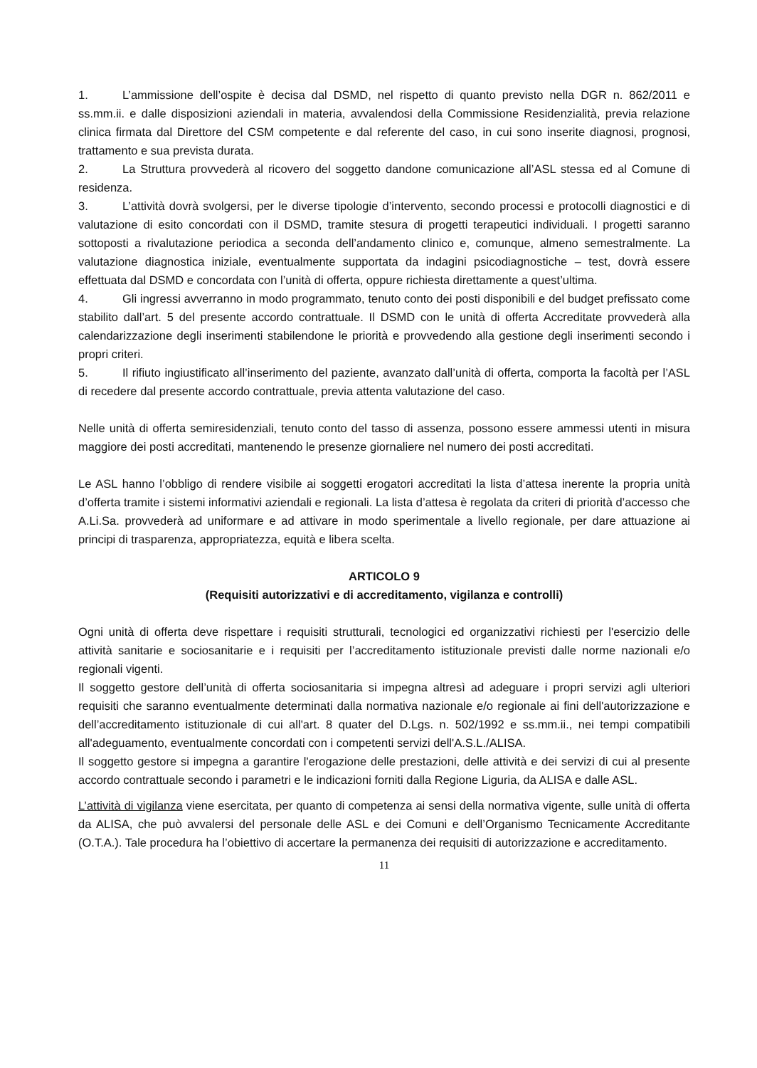1. L’ammissione dell’ospite è decisa dal DSMD, nel rispetto di quanto previsto nella DGR n. 862/2011 e ss.mm.ii. e dalle disposizioni aziendali in materia, avvalendosi della Commissione Residenzialità, previa relazione clinica firmata dal Direttore del CSM competente e dal referente del caso, in cui sono inserite diagnosi, prognosi, trattamento e sua prevista durata.
2. La Struttura provvederà al ricovero del soggetto dandone comunicazione all’ASL stessa ed al Comune di residenza.
3. L’attività dovrà svolgersi, per le diverse tipologie d’intervento, secondo processi e protocolli diagnostici e di valutazione di esito concordati con il DSMD, tramite stesura di progetti terapeutici individuali. I progetti saranno sottoposti a rivalutazione periodica a seconda dell’andamento clinico e, comunque, almeno semestralmente. La valutazione diagnostica iniziale, eventualmente supportata da indagini psicodiagnostiche – test, dovrà essere effettuata dal DSMD e concordata con l’unità di offerta, oppure richiesta direttamente a quest’ultima.
4. Gli ingressi avverranno in modo programmato, tenuto conto dei posti disponibili e del budget prefissato come stabilito dall’art. 5 del presente accordo contrattuale. Il DSMD con le unità di offerta Accreditate provvederà alla calendarizzazione degli inserimenti stabilendone le priorità e provvedendo alla gestione degli inserimenti secondo i propri criteri.
5. Il rifiuto ingiustificato all’inserimento del paziente, avanzato dall’unità di offerta, comporta la facoltà per l’ASL di recedere dal presente accordo contrattuale, previa attenta valutazione del caso.
Nelle unità di offerta semiresidenziali, tenuto conto del tasso di assenza, possono essere ammessi utenti in misura maggiore dei posti accreditati, mantenendo le presenze giornaliere nel numero dei posti accreditati.
Le ASL hanno l’obbligo di rendere visibile ai soggetti erogatori accreditati la lista d’attesa inerente la propria unità d’offerta tramite i sistemi informativi aziendali e regionali. La lista d’attesa è regolata da criteri di priorità d’accesso che A.Li.Sa. provvederà ad uniformare e ad attivare in modo sperimentale a livello regionale, per dare attuazione ai principi di trasparenza, appropriatezza, equità e libera scelta.
ARTICOLO 9
(Requisiti autorizzativi e di accreditamento, vigilanza e controlli)
Ogni unità di offerta deve rispettare i requisiti strutturali, tecnologici ed organizzativi richiesti per l'esercizio delle attività sanitarie e sociosanitarie e i requisiti per l’accreditamento istituzionale previsti dalle norme nazionali e/o regionali vigenti.
Il soggetto gestore dell’unità di offerta sociosanitaria si impegna altresì ad adeguare i propri servizi agli ulteriori requisiti che saranno eventualmente determinati dalla normativa nazionale e/o regionale ai fini dell'autorizzazione e dell’accreditamento istituzionale di cui all'art. 8 quater del D.Lgs. n. 502/1992 e ss.mm.ii., nei tempi compatibili all'adeguamento, eventualmente concordati con i competenti servizi dell'A.S.L./ALISA.
Il soggetto gestore si impegna a garantire l'erogazione delle prestazioni, delle attività e dei servizi di cui al presente accordo contrattuale secondo i parametri e le indicazioni forniti dalla Regione Liguria, da ALISA e dalle ASL.
L’attività di vigilanza viene esercitata, per quanto di competenza ai sensi della normativa vigente, sulle unità di offerta da ALISA, che può avvalersi del personale delle ASL e dei Comuni e dell’Organismo Tecnicamente Accreditante (O.T.A.). Tale procedura ha l’obiettivo di accertare la permanenza dei requisiti di autorizzazione e accreditamento.
11